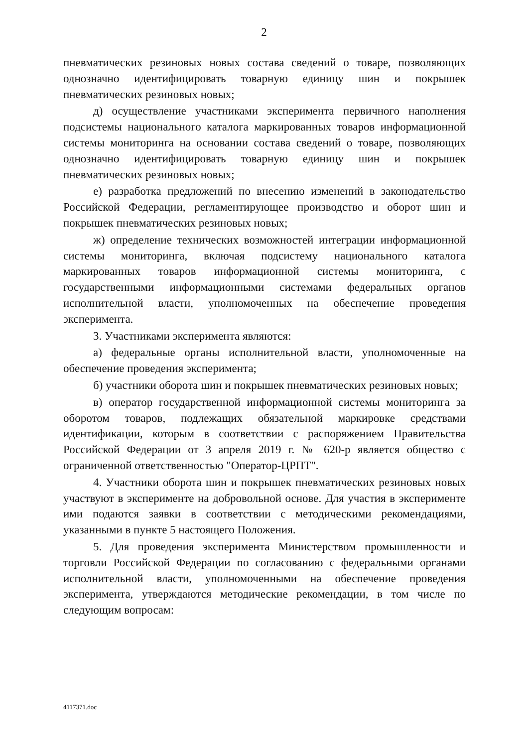2
пневматических резиновых новых состава сведений о товаре, позволяющих однозначно идентифицировать товарную единицу шин и покрышек пневматических резиновых новых;
д) осуществление участниками эксперимента первичного наполнения подсистемы национального каталога маркированных товаров информационной системы мониторинга на основании состава сведений о товаре, позволяющих однозначно идентифицировать товарную единицу шин и покрышек пневматических резиновых новых;
е) разработка предложений по внесению изменений в законодательство Российской Федерации, регламентирующее производство и оборот шин и покрышек пневматических резиновых новых;
ж) определение технических возможностей интеграции информационной системы мониторинга, включая подсистему национального каталога маркированных товаров информационной системы мониторинга, с государственными информационными системами федеральных органов исполнительной власти, уполномоченных на обеспечение проведения эксперимента.
3. Участниками эксперимента являются:
а) федеральные органы исполнительной власти, уполномоченные на обеспечение проведения эксперимента;
б) участники оборота шин и покрышек пневматических резиновых новых;
в) оператор государственной информационной системы мониторинга за оборотом товаров, подлежащих обязательной маркировке средствами идентификации, которым в соответствии с распоряжением Правительства Российской Федерации от 3 апреля 2019 г. № 620-р является общество с ограниченной ответственностью "Оператор-ЦРПТ".
4. Участники оборота шин и покрышек пневматических резиновых новых участвуют в эксперименте на добровольной основе. Для участия в эксперименте ими подаются заявки в соответствии с методическими рекомендациями, указанными в пункте 5 настоящего Положения.
5. Для проведения эксперимента Министерством промышленности и торговли Российской Федерации по согласованию с федеральными органами исполнительной власти, уполномоченными на обеспечение проведения эксперимента, утверждаются методические рекомендации, в том числе по следующим вопросам:
4117371.doc